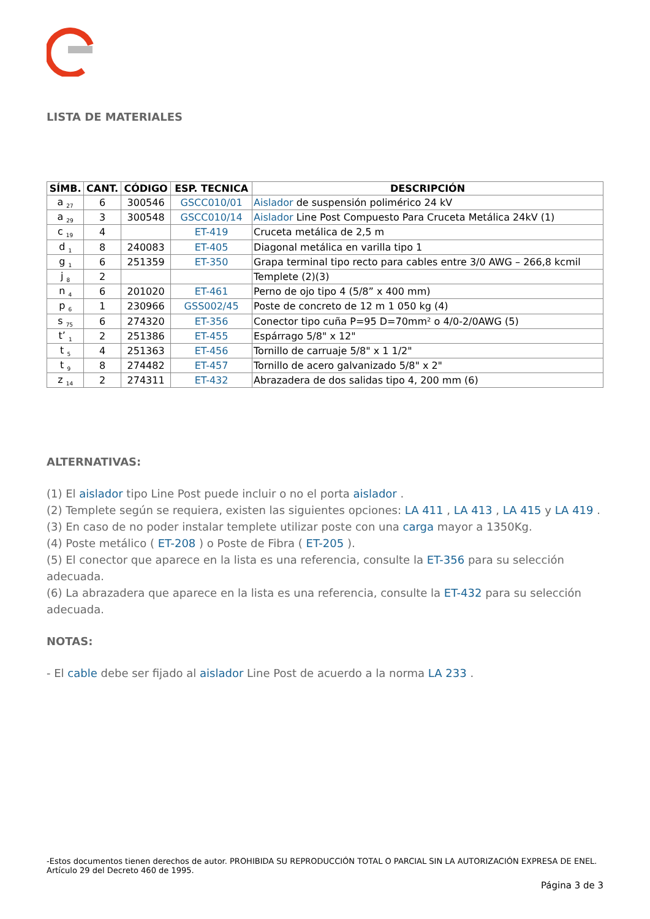LISTA DE MATERIALES
| SÍMB. | CANT. | CÓDIGO | ESP. TECNICA | DESCRIPCIÓN |
| --- | --- | --- | --- | --- |
| a <sub>27</sub> | 6 | 300546 | GSCC010/01 | Aislador de suspensión polimérico 24 kV |
| a <sub>29</sub> | 3 | 300548 | GSCC010/14 | Aislador Line Post Compuesto Para Cruceta Metálica 24kV (1) |
| c <sub>19</sub> | 4 | | ET-419 | Cruceta metálica de 2,5 m |
| d <sub>1</sub> | 8 | 240083 | ET-405 | Diagonal metálica en varilla tipo 1 |
| g <sub>1</sub> | 6 | 251359 | ET-350 | Grapa terminal tipo recto para cables entre 3/0 AWG – 266,8 kcmil |
| j <sub>8</sub> | 2 | | | Templete (2)(3) |
| n <sub>4</sub> | 6 | 201020 | ET-461 | Perno de ojo tipo 4 (5/8” x 400 mm) |
| p <sub>6</sub> | 1 | 230966 | GSS002/45 | Poste de concreto de 12 m 1 050 kg (4) |
| s <sub>75</sub> | 6 | 274320 | ET-356 | Conector tipo cuña P=95 D=70mm² o 4/0-2/0AWG (5) |
| t’ <sub>1</sub> | 2 | 251386 | ET-455 | Espárrago 5/8" x 12" |
| t <sub>5</sub> | 4 | 251363 | ET-456 | Tornillo de carruaje 5/8" x 1 1/2" |
| t <sub>9</sub> | 8 | 274482 | ET-457 | Tornillo de acero galvanizado 5/8" x 2" |
| z <sub>14</sub> | 2 | 274311 | ET-432 | Abrazadera de dos salidas tipo 4, 200 mm (6) |
ALTERNATIVAS:
(1) El aislador tipo Line Post puede incluir o no el porta aislador .
(2) Templete según se requiera, existen las siguientes opciones: LA 411 , LA 413 , LA 415 y LA 419 .
(3) En caso de no poder instalar templete utilizar poste con una carga mayor a 1350Kg.
(4) Poste metálico ( ET-208 ) o Poste de Fibra ( ET-205 ).
(5) El conector que aparece en la lista es una referencia, consulte la ET-356 para su selección adecuada.
(6) La abrazadera que aparece en la lista es una referencia, consulte la ET-432 para su selección adecuada.
NOTAS:
- El cable debe ser fijado al aislador Line Post de acuerdo a la norma LA 233 .
-Estos documentos tienen derechos de autor. PROHIBIDA SU REPRODUCCIÓN TOTAL O PARCIAL SIN LA AUTORIZACIÓN EXPRESA DE ENEL. Artículo 29 del Decreto 460 de 1995.
Página 3 de 3